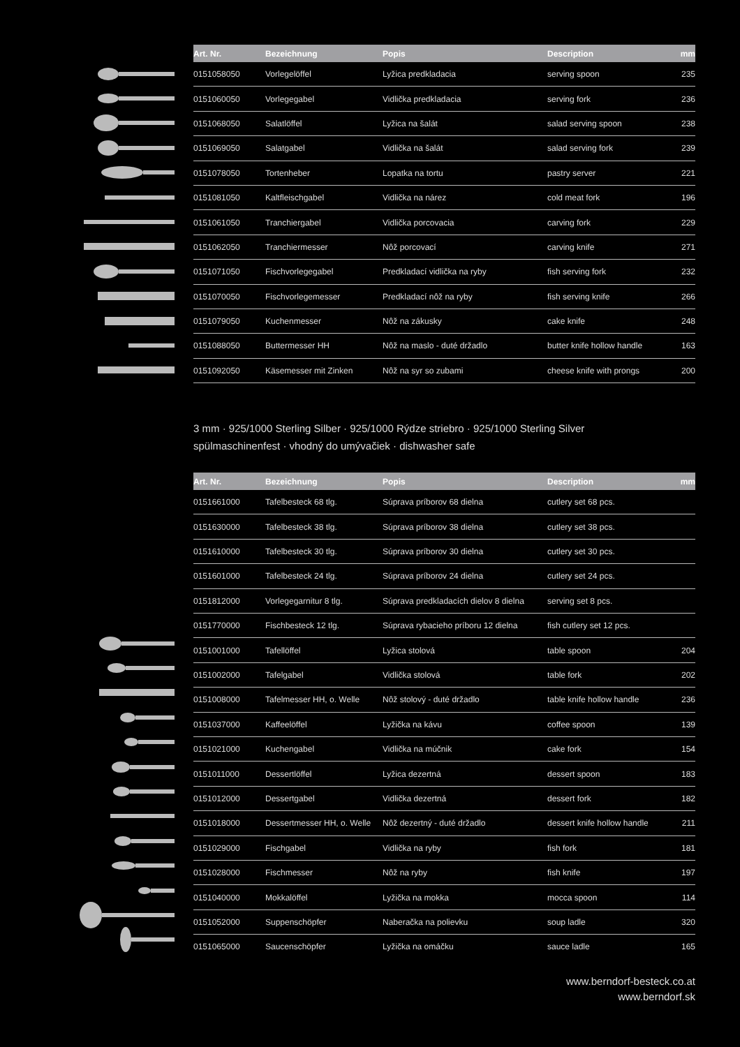| Art. Nr. | Bezeichnung | Popis | Description | mm |
| --- | --- | --- | --- | --- |
| 0151058050 | Vorlegelöffel | Lyžica predkladacia | serving spoon | 235 |
| 0151060050 | Vorlegegabel | Vidlička predkladacia | serving fork | 236 |
| 0151068050 | Salatlöffel | Lyžica na šalát | salad serving spoon | 238 |
| 0151069050 | Salatgabel | Vidlička na šalát | salad serving fork | 239 |
| 0151078050 | Tortenheber | Lopatka na tortu | pastry server | 221 |
| 0151081050 | Kaltfleischgabel | Vidlička na nárez | cold meat fork | 196 |
| 0151061050 | Tranchiergabel | Vidlička porcovacia | carving fork | 229 |
| 0151062050 | Tranchiermesser | Nôž porcovací | carving knife | 271 |
| 0151071050 | Fischvorlegegabel | Predkladací vidlička na ryby | fish serving fork | 232 |
| 0151070050 | Fischvorlegemesser | Predkladací nôž na ryby | fish serving knife | 266 |
| 0151079050 | Kuchenmesser | Nôž na zákusky | cake knife | 248 |
| 0151088050 | Buttermesser HH | Nôž na maslo - duté držadlo | butter knife hollow handle | 163 |
| 0151092050 | Käsemesser mit Zinken | Nôž na syr so zubami | cheese knife with prongs | 200 |
3 mm · 925/1000 Sterling Silber · 925/1000 Rýdze striebro · 925/1000 Sterling Silver
spülmaschinenfest · vhodný do umývačiek · dishwasher safe
| Art. Nr. | Bezeichnung | Popis | Description | mm |
| --- | --- | --- | --- | --- |
| 0151661000 | Tafelbesteck 68 tlg. | Súprava príborov 68 dielna | cutlery set 68 pcs. | |
| 0151630000 | Tafelbesteck 38 tlg. | Súprava príborov 38 dielna | cutlery set 38 pcs. | |
| 0151610000 | Tafelbesteck 30 tlg. | Súprava príborov 30 dielna | cutlery set 30 pcs. | |
| 0151601000 | Tafelbesteck 24 tlg. | Súprava príborov 24 dielna | cutlery set 24 pcs. | |
| 0151812000 | Vorlegegarnitur 8 tlg. | Súprava predkladacích dielov 8 dielna | serving set 8 pcs. | |
| 0151770000 | Fischbesteck 12 tlg. | Súprava rybacieho príboru 12 dielna | fish cutlery set 12 pcs. | |
| 0151001000 | Tafellöffel | Lyžica stolová | table spoon | 204 |
| 0151002000 | Tafelgabel | Vidlička stolová | table fork | 202 |
| 0151008000 | Tafelmesser HH, o. Welle | Nôž stolový - duté držadlo | table knife hollow handle | 236 |
| 0151037000 | Kaffeelöffel | Lyžička na kávu | coffee spoon | 139 |
| 0151021000 | Kuchengabel | Vidlička na múčnik | cake fork | 154 |
| 0151011000 | Dessertlöffel | Lyžica dezertná | dessert spoon | 183 |
| 0151012000 | Dessertgabel | Vidlička dezertná | dessert fork | 182 |
| 0151018000 | Dessertmesser HH, o. Welle | Nôž dezertný - duté držadlo | dessert knife hollow handle | 211 |
| 0151029000 | Fischgabel | Vidlička na ryby | fish fork | 181 |
| 0151028000 | Fischmesser | Nôž na ryby | fish knife | 197 |
| 0151040000 | Mokkalöffel | Lyžička na mokka | mocca spoon | 114 |
| 0151052000 | Suppenschöpfer | Naberačka na polievku | soup ladle | 320 |
| 0151065000 | Saucenschöpfer | Lyžička na omáčku | sauce ladle | 165 |
www.berndorf-besteck.co.at
www.berndorf.sk